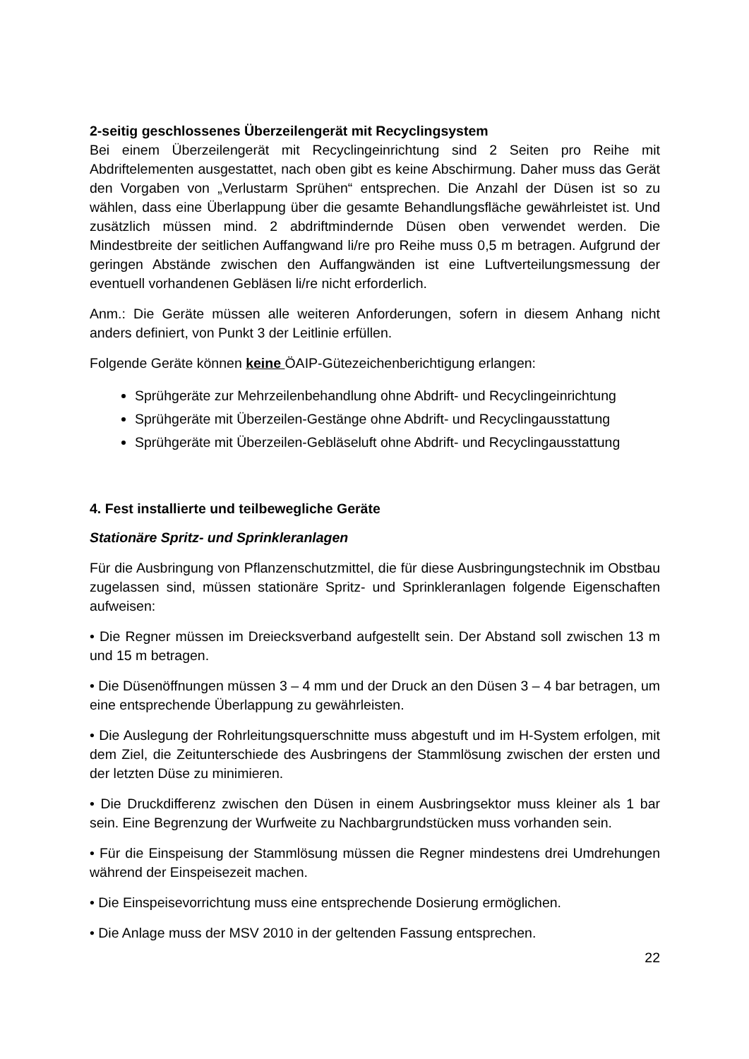2-seitig geschlossenes Überzeilengerät mit Recyclingsystem
Bei einem Überzeilengerät mit Recyclingeinrichtung sind 2 Seiten pro Reihe mit Abdriftelementen ausgestattet, nach oben gibt es keine Abschirmung. Daher muss das Gerät den Vorgaben von „Verlustarm Sprühen“ entsprechen. Die Anzahl der Düsen ist so zu wählen, dass eine Überlappung über die gesamte Behandlungsfläche gewährleistet ist. Und zusätzlich müssen mind. 2 abdriftmindernde Düsen oben verwendet werden. Die Mindestbreite der seitlichen Auffangwand li/re pro Reihe muss 0,5 m betragen. Aufgrund der geringen Abstände zwischen den Auffangwänden ist eine Luftverteilungsmessung der eventuell vorhandenen Gebläsen li/re nicht erforderlich.
Anm.: Die Geräte müssen alle weiteren Anforderungen, sofern in diesem Anhang nicht anders definiert, von Punkt 3 der Leitlinie erfüllen.
Folgende Geräte können keine ÖAIP-Gütezeichenberichtigung erlangen:
Sprühgeräte zur Mehrzeilenbehandlung ohne Abdrift- und Recyclingeinrichtung
Sprühgeräte mit Überzeilen-Gestänge ohne Abdrift- und Recyclingausstattung
Sprühgeräte mit Überzeilen-Gebläseluft ohne Abdrift- und Recyclingausstattung
4. Fest installierte und teilbewegliche Geräte
Stationäre Spritz- und Sprinkleranlagen
Für die Ausbringung von Pflanzenschutzmittel, die für diese Ausbringungstechnik im Obstbau zugelassen sind, müssen stationäre Spritz- und Sprinkleranlagen folgende Eigenschaften aufweisen:
• Die Regner müssen im Dreiecksverband aufgestellt sein. Der Abstand soll zwischen 13 m und 15 m betragen.
• Die Düsenöffnungen müssen 3 – 4 mm und der Druck an den Düsen 3 – 4 bar betragen, um eine entsprechende Überlappung zu gewährleisten.
• Die Auslegung der Rohrleitungsquerschnitte muss abgestuft und im H-System erfolgen, mit dem Ziel, die Zeitunterschiede des Ausbringens der Stammlösung zwischen der ersten und der letzten Düse zu minimieren.
• Die Druckdifferenz zwischen den Düsen in einem Ausbringsektor muss kleiner als 1 bar sein. Eine Begrenzung der Wurfweite zu Nachbargrundstücken muss vorhanden sein.
• Für die Einspeisung der Stammlösung müssen die Regner mindestens drei Umdrehungen während der Einspeisezeit machen.
• Die Einspeisevorrichtung muss eine entsprechende Dosierung ermöglichen.
• Die Anlage muss der MSV 2010 in der geltenden Fassung entsprechen.
22